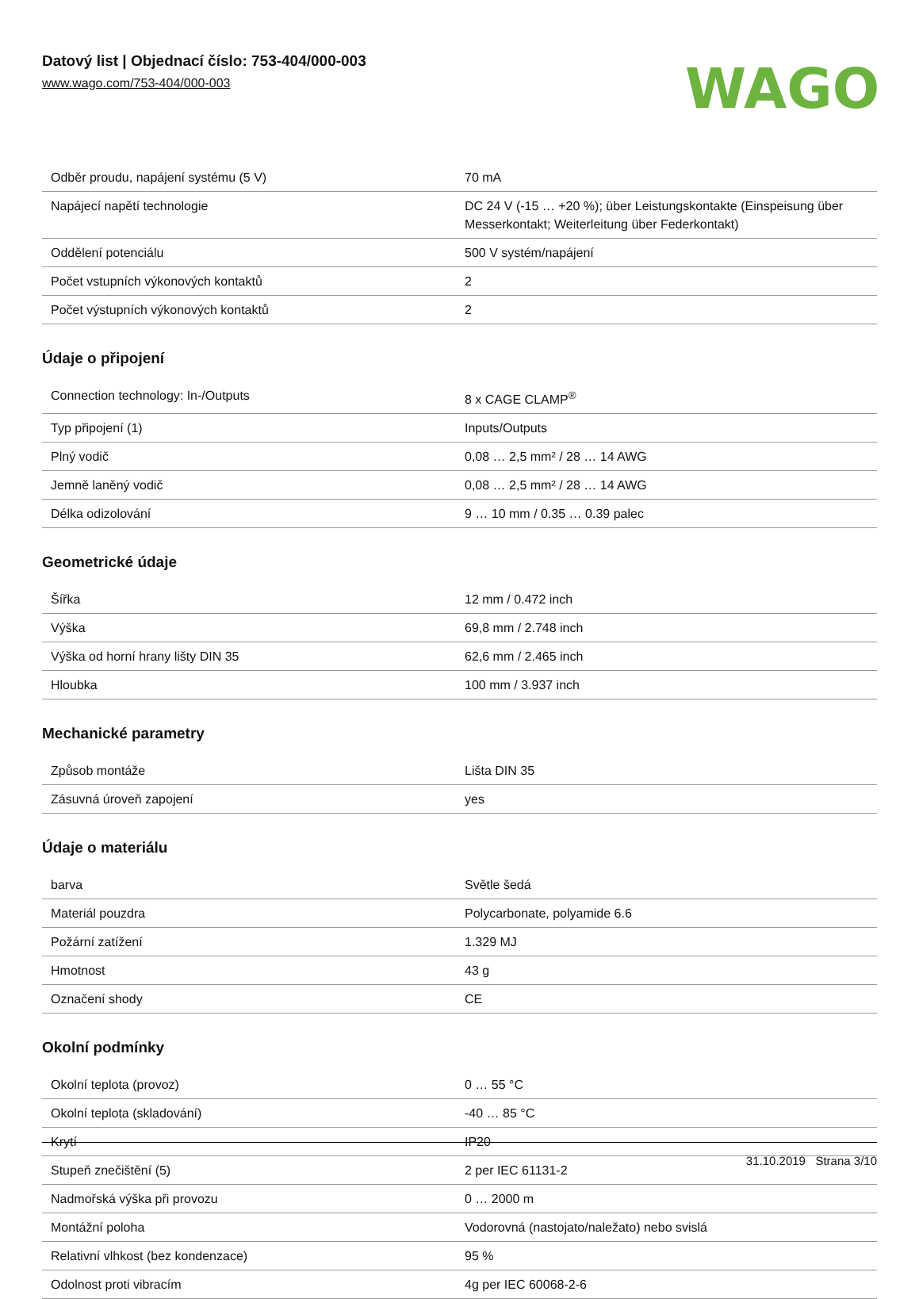Datový list | Objednací číslo: 753-404/000-003
www.wago.com/753-404/000-003
WAGO
| Odběr proudu, napájení systému (5 V) | 70 mA |
| Napájecí napětí technologie | DC 24 V (-15 … +20 %); über Leistungskontakte (Einspeisung über Messerkontakt; Weiterleitung über Federkontakt) |
| Oddělení potenciálu | 500 V systém/napájení |
| Počet vstupních výkonových kontaktů | 2 |
| Počet výstupních výkonových kontaktů | 2 |
Údaje o připojení
| Connection technology: In-/Outputs | 8 x CAGE CLAMP<sup>®</sup> |
| Typ připojení (1) | Inputs/Outputs |
| Plný vodič | 0,08 … 2,5 mm² / 28 … 14 AWG |
| Jemně laněný vodič | 0,08 … 2,5 mm² / 28 … 14 AWG |
| Délka odizolování | 9 … 10 mm / 0.35 … 0.39 palec |
Geometrické údaje
| Šířka | 12 mm / 0.472 inch |
| Výška | 69,8 mm / 2.748 inch |
| Výška od horní hrany lišty DIN 35 | 62,6 mm / 2.465 inch |
| Hloubka | 100 mm / 3.937 inch |
Mechanické parametry
| Způsob montáže | Lišta DIN 35 |
| Zásuvná úroveň zapojení | yes |
Údaje o materiálu
| barva | Světle šedá |
| Materiál pouzdra | Polycarbonate, polyamide 6.6 |
| Požární zatížení | 1.329 MJ |
| Hmotnost | 43 g |
| Označení shody | CE |
Okolní podmínky
| Okolní teplota (provoz) | 0 … 55 °C |
| Okolní teplota (skladování) | -40 … 85 °C |
| Krytí | IP20 |
| Stupeň znečištění (5) | 2 per IEC 61131-2 |
| Nadmořská výška při provozu | 0 … 2000 m |
| Montážní poloha | Vodorovná (nastojato/naležato) nebo svislá |
| Relativní vlhkost (bez kondenzace) | 95 % |
| Odolnost proti vibracím | 4g per IEC 60068-2-6 |
31.10.2019 Strana 3/10